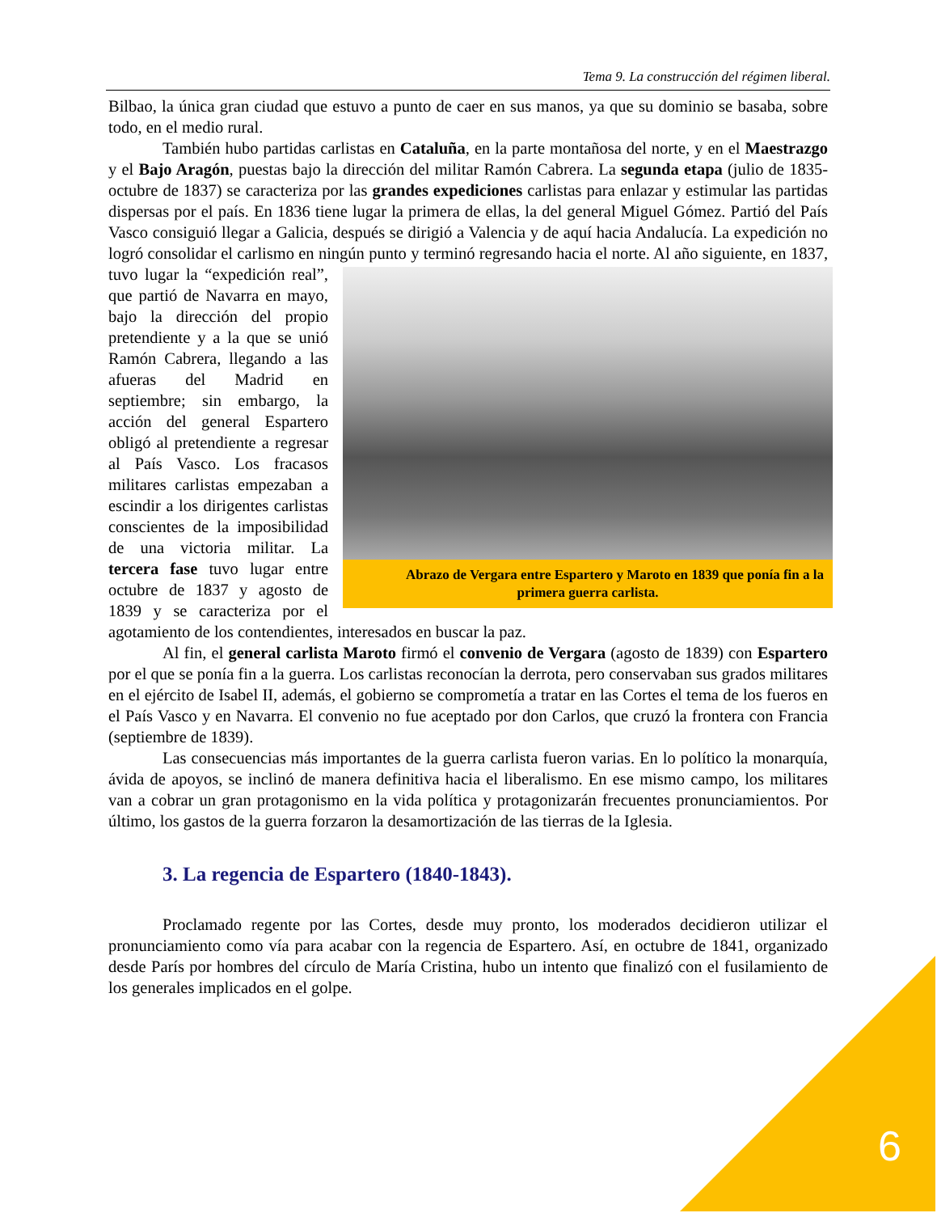Tema 9. La construcción del régimen liberal.
Bilbao, la única gran ciudad que estuvo a punto de caer en sus manos, ya que su dominio se basaba, sobre todo, en el medio rural.
También hubo partidas carlistas en Cataluña, en la parte montañosa del norte, y en el Maestrazgo y el Bajo Aragón, puestas bajo la dirección del militar Ramón Cabrera. La segunda etapa (julio de 1835-octubre de 1837) se caracteriza por las grandes expediciones carlistas para enlazar y estimular las partidas dispersas por el país. En 1836 tiene lugar la primera de ellas, la del general Miguel Gómez. Partió del País Vasco consiguió llegar a Galicia, después se dirigió a Valencia y de aquí hacia Andalucía. La expedición no logró consolidar el carlismo en ningún Abrazo de Vergara entre Espartero y Maroto en 1839 que ponía fin a la primera guerra carlista. punto y terminó regresando hacia el norte. Al año siguiente, en 1837, tuvo lugar la “expedición real”, que partió de Navarra en mayo, bajo la dirección del propio pretendiente y a la que se unió Ramón Cabrera, llegando a las afueras del Madrid en septiembre; sin embargo, la acción del general Espartero obligó al pretendiente a regresar al País Vasco. Los fracasos militares carlistas empezaban a escindir a los dirigentes carlistas conscientes de la imposibilidad de una victoria militar. La tercera fase tuvo lugar entre octubre de 1837 y agosto de 1839 y se caracteriza por el agotamiento de los contendientes, interesados en buscar la paz.
Al fin, el general carlista Maroto firmó el convenio de Vergara (agosto de 1839) con Espartero por el que se ponía fin a la guerra. Los carlistas reconocían la derrota, pero conservaban sus grados militares en el ejército de Isabel II, además, el gobierno se comprometía a tratar en las Cortes el tema de los fueros en el País Vasco y en Navarra. El convenio no fue aceptado por don Carlos, que cruzó la frontera con Francia (septiembre de 1839).
Las consecuencias más importantes de la guerra carlista fueron varias. En lo político la monarquía, ávida de apoyos, se inclinó de manera definitiva hacia el liberalismo. En ese mismo campo, los militares van a cobrar un gran protagonismo en la vida política y protagonizarán frecuentes pronunciamientos. Por último, los gastos de la guerra forzaron la desamortización de las tierras de la Iglesia.
3. La regencia de Espartero (1840-1843).
Proclamado regente por las Cortes, desde muy pronto, los moderados decidieron utilizar el pronunciamiento como vía para acabar con la regencia de Espartero. Así, en octubre de 1841, organizado desde París por hombres del círculo de María Cristina, hubo un intento que finalizó con el fusilamiento de los generales implicados en el golpe.
6